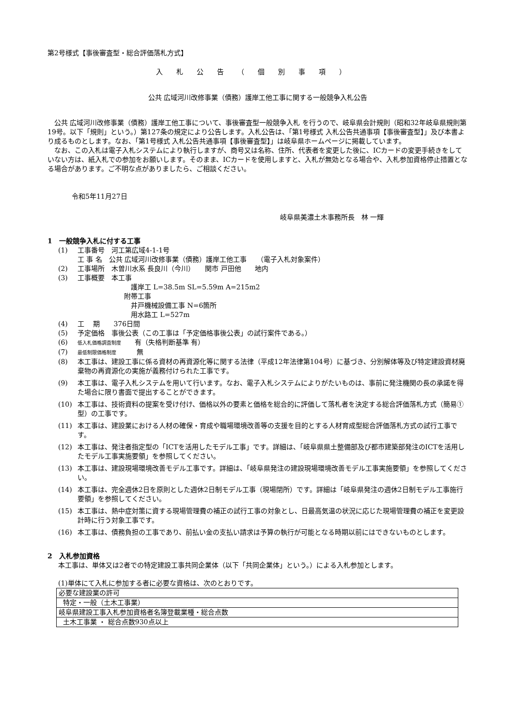第2号様式【事後審査型・総合評価落札方式】
入札公告（個別事項）
公共 広域河川改修事業（債務）護岸工他工事に関する一般競争入札公告
公共 広域河川改修事業（債務）護岸工他工事について、事後審査型一般競争入札 を行うので、岐阜県会計規則（昭和32年岐阜県規則第19号。以下「規則」という。）第127条の規定により公告します。入札公告は、「第1号様式 入札公告共通事項【事後審査型】」及び本書より成るものとします。なお、「第1号様式 入札公告共通事項【事後審査型】」は岐阜県ホームページに掲載しています。
なお、この入札は電子入札システムにより執行しますが、商号又は名称、住所、代表者を変更した後に、ICカードの変更手続きをしていない方は、紙入札での参加をお願いします。そのまま、ICカードを使用しますと、入札が無効となる場合や、入札参加資格停止措置となる場合があります。ご不明な点がありましたら、ご相談ください。
令和5年11月27日
岐阜県美濃土木事務所長　林 一輝
1　一般競争入札に付する工事
(1) 工事番号　河工第広域4-1-1号
工 事 名　公共 広域河川改修事業（債務）護岸工他工事　　（電子入札対象案件）
(2) 工事場所　木曽川水系 長良川（今川）　　関市 戸田他　　地内
(3) 工事概要　本工事
護岸工 L=38.5m SL=5.59m A=215m2
附帯工事
井戸機械設備工事 N=6箇所
用水路工 L=527m
(4) 工　 期　　376日間
(5) 予定価格　事後公表（この工事は「予定価格事後公表」の試行案件である。）
(6) 低入札価格調査制度　　有（失格判断基準 有）
(7) 最低制限価格制度　　　無
(8) 本工事は、建設工事に係る資材の再資源化等に関する法律（平成12年法律第104号）に基づき、分別解体等及び特定建設資材廃棄物の再資源化の実施が義務付けられた工事です。
(9) 本工事は、電子入札システムを用いて行います。なお、電子入札システムによりがたいものは、事前に発注機関の長の承諾を得た場合に限り書面で提出することができます。
(10) 本工事は、技術資料の提案を受け付け、価格以外の要素と価格を総合的に評価して落札者を決定する総合評価落札方式（簡易①型）の工事です。
(11) 本工事は、建設業における人材の確保・育成や職場環境改善等の支援を目的とする人材育成型総合評価落札方式の試行工事です。
(12) 本工事は、発注者指定型の「ICTを活用したモデル工事」です。詳細は、「岐阜県県土整備部及び都市建築部発注のICTを活用したモデル工事実施要領」を参照してください。
(13) 本工事は、建設現場環境改善モデル工事です。詳細は、「岐阜県発注の建設現場環境改善モデル工事実施要領」を参照してください。
(14) 本工事は、完全週休2日を原則とした週休2日制モデル工事（現場閉所）です。詳細は「岐阜県発注の週休2日制モデル工事施行要領」を参照してください。
(15) 本工事は、熱中症対策に資する現場管理費の補正の試行工事の対象とし、日最高気温の状況に応じた現場管理費の補正を変更設計時に行う対象工事です。
(16) 本工事は、債務負担の工事であり、前払い金の支払い請求は予算の執行が可能となる時期以前にはできないものとします。
2　入札参加資格
本工事は、単体又は2者での特定建設工事共同企業体（以下「共同企業体」という。）による入札参加とします。
(1)単体にて入札に参加する者に必要な資格は、次のとおりです。
| 必要な建設業の許可 |
| 特定・一般（土木工事業） |
| 岐阜県建設工事入札参加資格者名簿登載業種・総合点数 |
| 土木工事業 ・ 総合点数930点以上 |